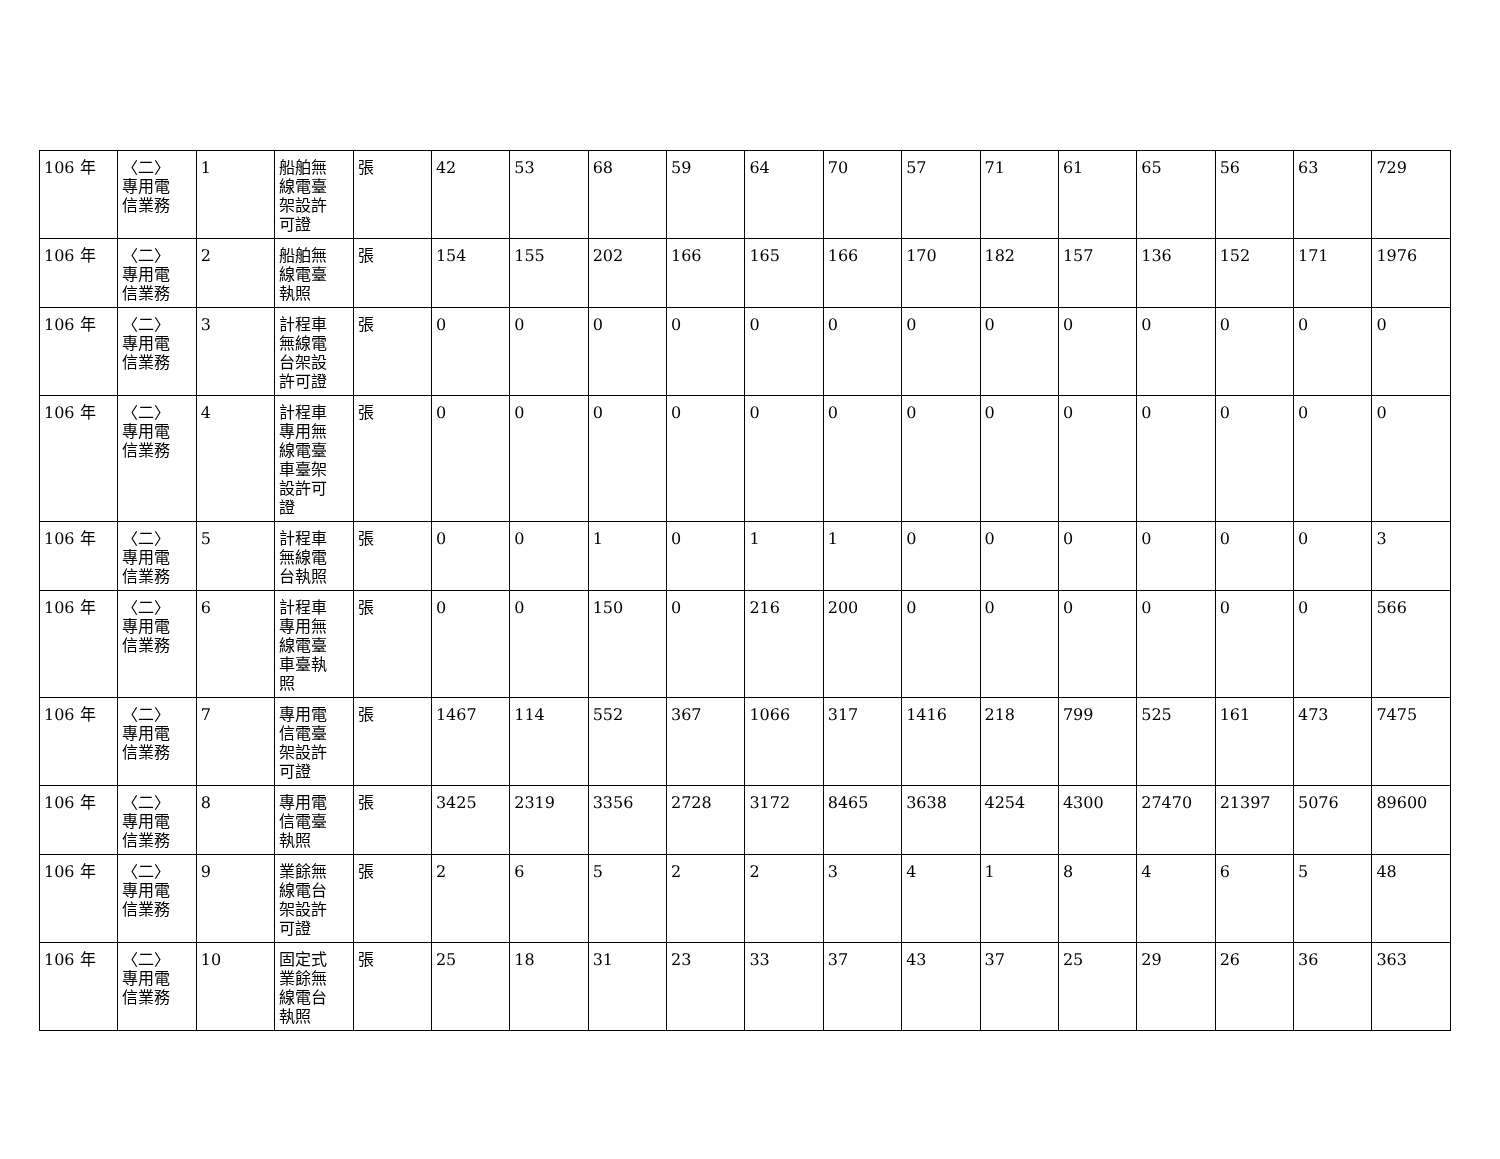| 106 年 | 〈二〉 專用電 信業務 | 1 | 船舶無 線電臺 架設許 可證 | 張 | 42 | 53 | 68 | 59 | 64 | 70 | 57 | 71 | 61 | 65 | 56 | 63 | 729 |
| 106 年 | 〈二〉 專用電 信業務 | 2 | 船舶無 線電臺 執照 | 張 | 154 | 155 | 202 | 166 | 165 | 166 | 170 | 182 | 157 | 136 | 152 | 171 | 1976 |
| 106 年 | 〈二〉 專用電 信業務 | 3 | 計程車 無線電 台架設 許可證 | 張 | 0 | 0 | 0 | 0 | 0 | 0 | 0 | 0 | 0 | 0 | 0 | 0 | 0 |
| 106 年 | 〈二〉 專用電 信業務 | 4 | 計程車 專用無 線電臺 車臺架 設許可 證 | 張 | 0 | 0 | 0 | 0 | 0 | 0 | 0 | 0 | 0 | 0 | 0 | 0 | 0 |
| 106 年 | 〈二〉 專用電 信業務 | 5 | 計程車 無線電 台執照 | 張 | 0 | 0 | 1 | 0 | 1 | 1 | 0 | 0 | 0 | 0 | 0 | 0 | 3 |
| 106 年 | 〈二〉 專用電 信業務 | 6 | 計程車 專用無 線電臺 車臺執 照 | 張 | 0 | 0 | 150 | 0 | 216 | 200 | 0 | 0 | 0 | 0 | 0 | 0 | 566 |
| 106 年 | 〈二〉 專用電 信業務 | 7 | 專用電 信電臺 架設許 可證 | 張 | 1467 | 114 | 552 | 367 | 1066 | 317 | 1416 | 218 | 799 | 525 | 161 | 473 | 7475 |
| 106 年 | 〈二〉 專用電 信業務 | 8 | 專用電 信電臺 執照 | 張 | 3425 | 2319 | 3356 | 2728 | 3172 | 8465 | 3638 | 4254 | 4300 | 27470 | 21397 | 5076 | 89600 |
| 106 年 | 〈二〉 專用電 信業務 | 9 | 業餘無 線電台 架設許 可證 | 張 | 2 | 6 | 5 | 2 | 2 | 3 | 4 | 1 | 8 | 4 | 6 | 5 | 48 |
| 106 年 | 〈二〉 專用電 信業務 | 10 | 固定式 業餘無 線電台 執照 | 張 | 25 | 18 | 31 | 23 | 33 | 37 | 43 | 37 | 25 | 29 | 26 | 36 | 363 |